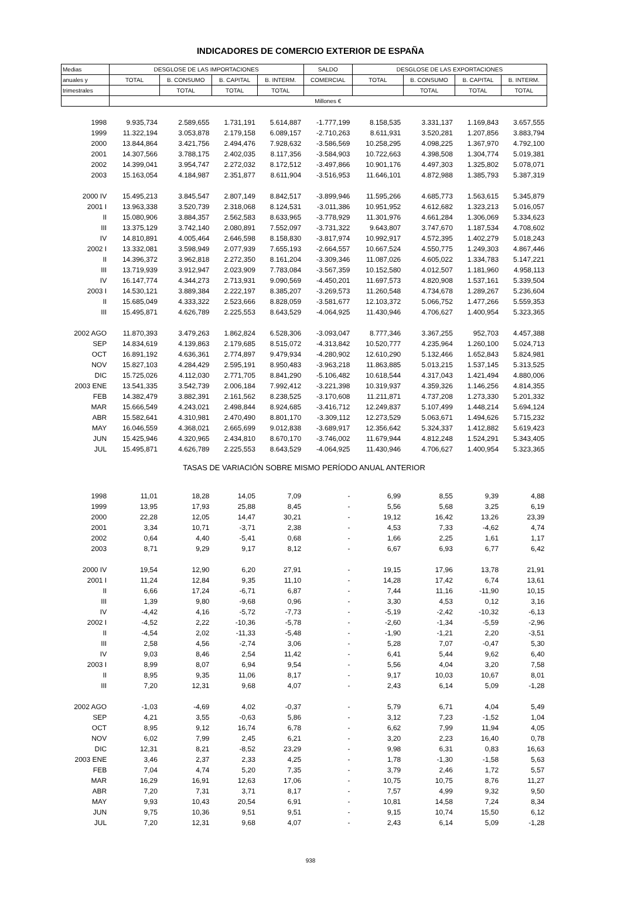INDICADORES DE COMERCIO EXTERIOR DE ESPAÑA
| Medias | DESGLOSE DE LAS IMPORTACIONES | | | | SALDO | DESGLOSE DE LAS EXPORTACIONES | | | |
| --- | --- | --- | --- | --- | --- | --- | --- | --- | --- |
| anuales y | TOTAL | B. CONSUMO | B. CAPITAL | B. INTERM. | COMERCIAL | TOTAL | B. CONSUMO | B. CAPITAL | B. INTERM. |
| trimestrales | | TOTAL | TOTAL | TOTAL | | | TOTAL | TOTAL | TOTAL |
| | Millones € | | | | | | | | |
| 1998 | 9.935,734 | 2.589,655 | 1.731,191 | 5.614,887 | -1.777,199 | 8.158,535 | 3.331,137 | 1.169,843 | 3.657,555 |
| 1999 | 11.322,194 | 3.053,878 | 2.179,158 | 6.089,157 | -2.710,263 | 8.611,931 | 3.520,281 | 1.207,856 | 3.883,794 |
| 2000 | 13.844,864 | 3.421,756 | 2.494,476 | 7.928,632 | -3.586,569 | 10.258,295 | 4.098,225 | 1.367,970 | 4.792,100 |
| 2001 | 14.307,566 | 3.788,175 | 2.402,035 | 8.117,356 | -3.584,903 | 10.722,663 | 4.398,508 | 1.304,774 | 5.019,381 |
| 2002 | 14.399,041 | 3.954,747 | 2.272,032 | 8.172,512 | -3.497,866 | 10.901,176 | 4.497,303 | 1.325,802 | 5.078,071 |
| 2003 | 15.163,054 | 4.184,987 | 2.351,877 | 8.611,904 | -3.516,953 | 11.646,101 | 4.872,988 | 1.385,793 | 5.387,319 |
| 2000 IV | 15.495,213 | 3.845,547 | 2.807,149 | 8.842,517 | -3.899,946 | 11.595,266 | 4.685,773 | 1.563,615 | 5.345,879 |
| 2001 I | 13.963,338 | 3.520,739 | 2.318,068 | 8.124,531 | -3.011,386 | 10.951,952 | 4.612,682 | 1.323,213 | 5.016,057 |
| II | 15.080,906 | 3.884,357 | 2.562,583 | 8.633,965 | -3.778,929 | 11.301,976 | 4.661,284 | 1.306,069 | 5.334,623 |
| III | 13.375,129 | 3.742,140 | 2.080,891 | 7.552,097 | -3.731,322 | 9.643,807 | 3.747,670 | 1.187,534 | 4.708,602 |
| IV | 14.810,891 | 4.005,464 | 2.646,598 | 8.158,830 | -3.817,974 | 10.992,917 | 4.572,395 | 1.402,279 | 5.018,243 |
| 2002 I | 13.332,081 | 3.598,949 | 2.077,939 | 7.655,193 | -2.664,557 | 10.667,524 | 4.550,775 | 1.249,303 | 4.867,446 |
| II | 14.396,372 | 3.962,818 | 2.272,350 | 8.161,204 | -3.309,346 | 11.087,026 | 4.605,022 | 1.334,783 | 5.147,221 |
| III | 13.719,939 | 3.912,947 | 2.023,909 | 7.783,084 | -3.567,359 | 10.152,580 | 4.012,507 | 1.181,960 | 4.958,113 |
| IV | 16.147,774 | 4.344,273 | 2.713,931 | 9.090,569 | -4.450,201 | 11.697,573 | 4.820,908 | 1.537,161 | 5.339,504 |
| 2003 I | 14.530,121 | 3.889,384 | 2.222,197 | 8.385,207 | -3.269,573 | 11.260,548 | 4.734,678 | 1.289,267 | 5.236,604 |
| II | 15.685,049 | 4.333,322 | 2.523,666 | 8.828,059 | -3.581,677 | 12.103,372 | 5.066,752 | 1.477,266 | 5.559,353 |
| III | 15.495,871 | 4.626,789 | 2.225,553 | 8.643,529 | -4.064,925 | 11.430,946 | 4.706,627 | 1.400,954 | 5.323,365 |
| 2002 AGO | 11.870,393 | 3.479,263 | 1.862,824 | 6.528,306 | -3.093,047 | 8.777,346 | 3.367,255 | 952,703 | 4.457,388 |
| SEP | 14.834,619 | 4.139,863 | 2.179,685 | 8.515,072 | -4.313,842 | 10.520,777 | 4.235,964 | 1.260,100 | 5.024,713 |
| OCT | 16.891,192 | 4.636,361 | 2.774,897 | 9.479,934 | -4.280,902 | 12.610,290 | 5.132,466 | 1.652,843 | 5.824,981 |
| NOV | 15.827,103 | 4.284,429 | 2.595,191 | 8.950,483 | -3.963,218 | 11.863,885 | 5.013,215 | 1.537,145 | 5.313,525 |
| DIC | 15.725,026 | 4.112,030 | 2.771,705 | 8.841,290 | -5.106,482 | 10.618,544 | 4.317,043 | 1.421,494 | 4.880,006 |
| 2003 ENE | 13.541,335 | 3.542,739 | 2.006,184 | 7.992,412 | -3.221,398 | 10.319,937 | 4.359,326 | 1.146,256 | 4.814,355 |
| FEB | 14.382,479 | 3.882,391 | 2.161,562 | 8.238,525 | -3.170,608 | 11.211,871 | 4.737,208 | 1.273,330 | 5.201,332 |
| MAR | 15.666,549 | 4.243,021 | 2.498,844 | 8.924,685 | -3.416,712 | 12.249,837 | 5.107,499 | 1.448,214 | 5.694,124 |
| ABR | 15.582,641 | 4.310,981 | 2.470,490 | 8.801,170 | -3.309,112 | 12.273,529 | 5.063,671 | 1.494,626 | 5.715,232 |
| MAY | 16.046,559 | 4.368,021 | 2.665,699 | 9.012,838 | -3.689,917 | 12.356,642 | 5.324,337 | 1.412,882 | 5.619,423 |
| JUN | 15.425,946 | 4.320,965 | 2.434,810 | 8.670,170 | -3.746,002 | 11.679,944 | 4.812,248 | 1.524,291 | 5.343,405 |
| JUL | 15.495,871 | 4.626,789 | 2.225,553 | 8.643,529 | -4.064,925 | 11.430,946 | 4.706,627 | 1.400,954 | 5.323,365 |
| TASAS DE VARIACIÓN SOBRE MISMO PERÍODO ANUAL ANTERIOR | | | | | | | | | |
| 1998 | 11,01 | 18,28 | 14,05 | 7,09 | - | 6,99 | 8,55 | 9,39 | 4,88 |
| 1999 | 13,95 | 17,93 | 25,88 | 8,45 | - | 5,56 | 5,68 | 3,25 | 6,19 |
| 2000 | 22,28 | 12,05 | 14,47 | 30,21 | - | 19,12 | 16,42 | 13,26 | 23,39 |
| 2001 | 3,34 | 10,71 | -3,71 | 2,38 | - | 4,53 | 7,33 | -4,62 | 4,74 |
| 2002 | 0,64 | 4,40 | -5,41 | 0,68 | - | 1,66 | 2,25 | 1,61 | 1,17 |
| 2003 | 8,71 | 9,29 | 9,17 | 8,12 | - | 6,67 | 6,93 | 6,77 | 6,42 |
| 2000 IV | 19,54 | 12,90 | 6,20 | 27,91 | - | 19,15 | 17,96 | 13,78 | 21,91 |
| 2001 I | 11,24 | 12,84 | 9,35 | 11,10 | - | 14,28 | 17,42 | 6,74 | 13,61 |
| II | 6,66 | 17,24 | -6,71 | 6,87 | - | 7,44 | 11,16 | -11,90 | 10,15 |
| III | 1,39 | 9,80 | -9,68 | 0,96 | - | 3,30 | 4,53 | 0,12 | 3,16 |
| IV | -4,42 | 4,16 | -5,72 | -7,73 | - | -5,19 | -2,42 | -10,32 | -6,13 |
| 2002 I | -4,52 | 2,22 | -10,36 | -5,78 | - | -2,60 | -1,34 | -5,59 | -2,96 |
| II | -4,54 | 2,02 | -11,33 | -5,48 | - | -1,90 | -1,21 | 2,20 | -3,51 |
| III | 2,58 | 4,56 | -2,74 | 3,06 | - | 5,28 | 7,07 | -0,47 | 5,30 |
| IV | 9,03 | 8,46 | 2,54 | 11,42 | - | 6,41 | 5,44 | 9,62 | 6,40 |
| 2003 I | 8,99 | 8,07 | 6,94 | 9,54 | - | 5,56 | 4,04 | 3,20 | 7,58 |
| II | 8,95 | 9,35 | 11,06 | 8,17 | - | 9,17 | 10,03 | 10,67 | 8,01 |
| III | 7,20 | 12,31 | 9,68 | 4,07 | - | 2,43 | 6,14 | 5,09 | -1,28 |
| 2002 AGO | -1,03 | -4,69 | 4,02 | -0,37 | - | 5,79 | 6,71 | 4,04 | 5,49 |
| SEP | 4,21 | 3,55 | -0,63 | 5,86 | - | 3,12 | 7,23 | -1,52 | 1,04 |
| OCT | 8,95 | 9,12 | 16,74 | 6,78 | - | 6,62 | 7,99 | 11,94 | 4,05 |
| NOV | 6,02 | 7,99 | 2,45 | 6,21 | - | 3,20 | 2,23 | 16,40 | 0,78 |
| DIC | 12,31 | 8,21 | -8,52 | 23,29 | - | 9,98 | 6,31 | 0,83 | 16,63 |
| 2003 ENE | 3,46 | 2,37 | 2,33 | 4,25 | - | 1,78 | -1,30 | -1,58 | 5,63 |
| FEB | 7,04 | 4,74 | 5,20 | 7,35 | - | 3,79 | 2,46 | 1,72 | 5,57 |
| MAR | 16,29 | 16,91 | 12,63 | 17,06 | - | 10,75 | 10,75 | 8,76 | 11,27 |
| ABR | 7,20 | 7,31 | 3,71 | 8,17 | - | 7,57 | 4,99 | 9,32 | 9,50 |
| MAY | 9,93 | 10,43 | 20,54 | 6,91 | - | 10,81 | 14,58 | 7,24 | 8,34 |
| JUN | 9,75 | 10,36 | 9,51 | 9,51 | - | 9,15 | 10,74 | 15,50 | 6,12 |
| JUL | 7,20 | 12,31 | 9,68 | 4,07 | - | 2,43 | 6,14 | 5,09 | -1,28 |
938